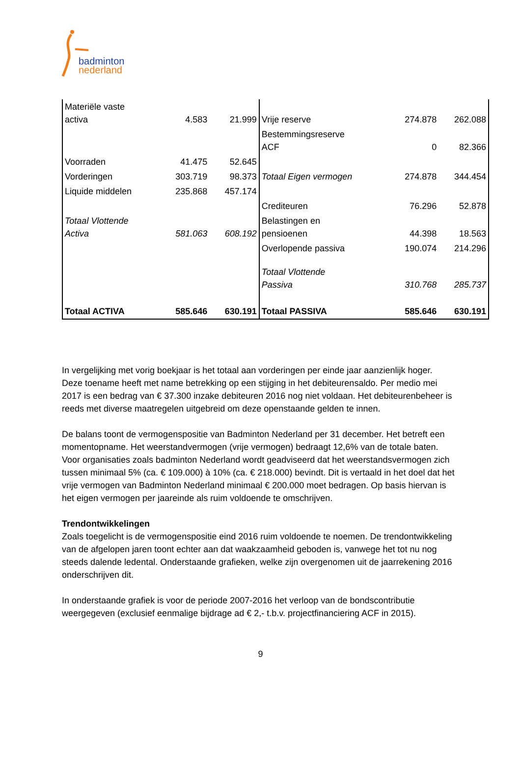badminton
nederland
| Materiële vaste activa | 4.583 | 21.999 | Vrije reserve | 274.878 | 262.088 |
| | | | Bestemmingsreserve ACF | 0 | 82.366 |
| Voorraden | 41.475 | 52.645 | | | |
| Vorderingen | 303.719 | 98.373 | Totaal Eigen vermogen | 274.878 | 344.454 |
| Liquide middelen | 235.868 | 457.174 | | | |
| | | | Crediteuren | 76.296 | 52.878 |
| Totaal Vlottende Activa | 581.063 | 608.192 | Belastingen en pensioenen | 44.398 | 18.563 |
| | | | Overlopende passiva | 190.074 | 214.296 |
| | | | Totaal Vlottende Passiva | 310.768 | 285.737 |
| Totaal ACTIVA | 585.646 | 630.191 | Totaal PASSIVA | 585.646 | 630.191 |
In vergelijking met vorig boekjaar is het totaal aan vorderingen per einde jaar aanzienlijk hoger. Deze toename heeft met name betrekking op een stijging in het debiteurensaldo. Per medio mei 2017 is een bedrag van € 37.300 inzake debiteuren 2016 nog niet voldaan. Het debiteurenbeheer is reeds met diverse maatregelen uitgebreid om deze openstaande gelden te innen.
De balans toont de vermogenspositie van Badminton Nederland per 31 december. Het betreft een momentopname. Het weerstandvermogen (vrije vermogen) bedraagt 12,6% van de totale baten. Voor organisaties zoals badminton Nederland wordt geadviseerd dat het weerstandsvermogen zich tussen minimaal 5% (ca. € 109.000) à 10% (ca. € 218.000) bevindt. Dit is vertaald in het doel dat het vrije vermogen van Badminton Nederland minimaal € 200.000 moet bedragen. Op basis hiervan is het eigen vermogen per jaareinde als ruim voldoende te omschrijven.
Trendontwikkelingen
Zoals toegelicht is de vermogenspositie eind 2016 ruim voldoende te noemen. De trendontwikkeling van de afgelopen jaren toont echter aan dat waakzaamheid geboden is, vanwege het tot nu nog steeds dalende ledental. Onderstaande grafieken, welke zijn overgenomen uit de jaarrekening 2016 onderschrijven dit.
In onderstaande grafiek is voor de periode 2007-2016 het verloop van de bondscontributie weergegeven (exclusief eenmalige bijdrage ad € 2,- t.b.v. projectfinanciering ACF in 2015).
9